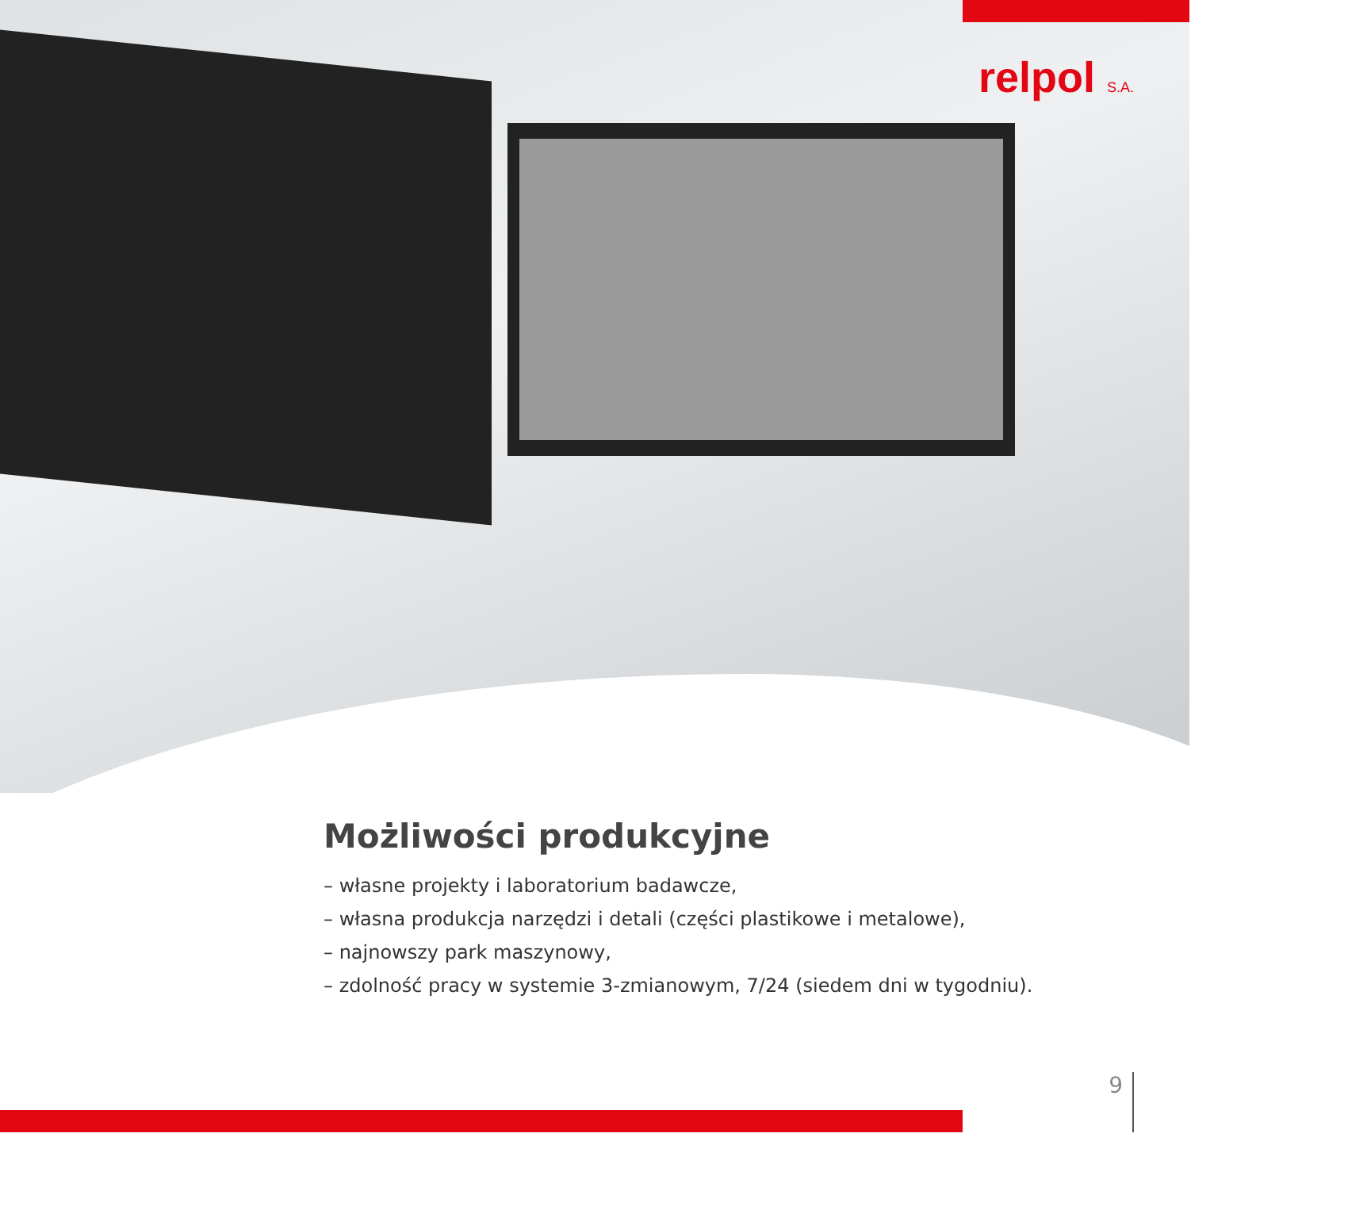relpol S.A.
Możliwości produkcyjne
– własne projekty i laboratorium badawcze,
– własna produkcja narzędzi i detali (części plastikowe i metalowe),
– najnowszy park maszynowy,
– zdolność pracy w systemie 3-zmianowym, 7/24 (siedem dni w tygodniu).
9